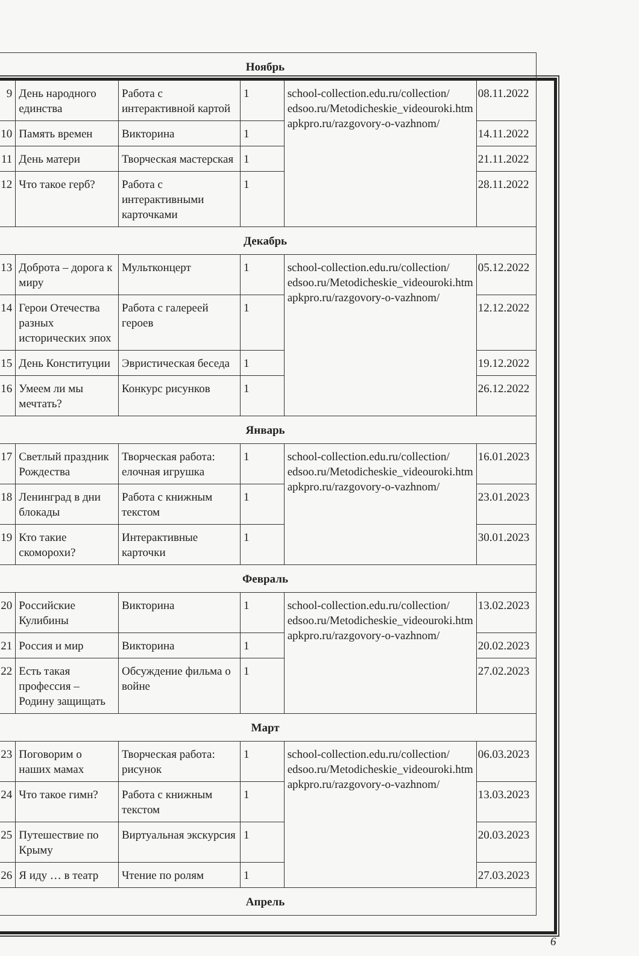| Ноябрь | | | | | |
| 9 | День народного единства | Работа с интерактивной картой | 1 | school-collection.edu.ru/collection/ edsoo.ru/Metodicheskie_videouroki.htm apkpro.ru/razgovory-o-vazhnom/ | 08.11.2022 |
| 10 | Память времен | Викторина | 1 | | 14.11.2022 |
| 11 | День матери | Творческая мастерская | 1 | | 21.11.2022 |
| 12 | Что такое герб? | Работа с интерактивными карточками | 1 | | 28.11.2022 |
| Декабрь | | | | | |
| 13 | Доброта – дорога к миру | Мультконцерт | 1 | school-collection.edu.ru/collection/ edsoo.ru/Metodicheskie_videouroki.htm apkpro.ru/razgovory-o-vazhnom/ | 05.12.2022 |
| 14 | Герои Отечества разных исторических эпох | Работа с галереей героев | 1 | | 12.12.2022 |
| 15 | День Конституции | Эвристическая беседа | 1 | | 19.12.2022 |
| 16 | Умеем ли мы мечтать? | Конкурс рисунков | 1 | | 26.12.2022 |
| Январь | | | | | |
| 17 | Светлый праздник Рождества | Творческая работа: елочная игрушка | 1 | school-collection.edu.ru/collection/ edsoo.ru/Metodicheskie_videouroki.htm apkpro.ru/razgovory-o-vazhnom/ | 16.01.2023 |
| 18 | Ленинград в дни блокады | Работа с книжным текстом | 1 | | 23.01.2023 |
| 19 | Кто такие скоморохи? | Интерактивные карточки | 1 | | 30.01.2023 |
| Февраль | | | | | |
| 20 | Российские Кулибины | Викторина | 1 | school-collection.edu.ru/collection/ edsoo.ru/Metodicheskie_videouroki.htm apkpro.ru/razgovory-o-vazhnom/ | 13.02.2023 |
| 21 | Россия и мир | Викторина | 1 | | 20.02.2023 |
| 22 | Есть такая профессия – Родину защищать | Обсуждение фильма о войне | 1 | | 27.02.2023 |
| Март | | | | | |
| 23 | Поговорим о наших мамах | Творческая работа: рисунок | 1 | school-collection.edu.ru/collection/ edsoo.ru/Metodicheskie_videouroki.htm apkpro.ru/razgovory-o-vazhnom/ | 06.03.2023 |
| 24 | Что такое гимн? | Работа с книжным текстом | 1 | | 13.03.2023 |
| 25 | Путешествие по Крыму | Виртуальная экскурсия | 1 | | 20.03.2023 |
| 26 | Я иду … в театр | Чтение по ролям | 1 | | 27.03.2023 |
| Апрель | | | | | |
6